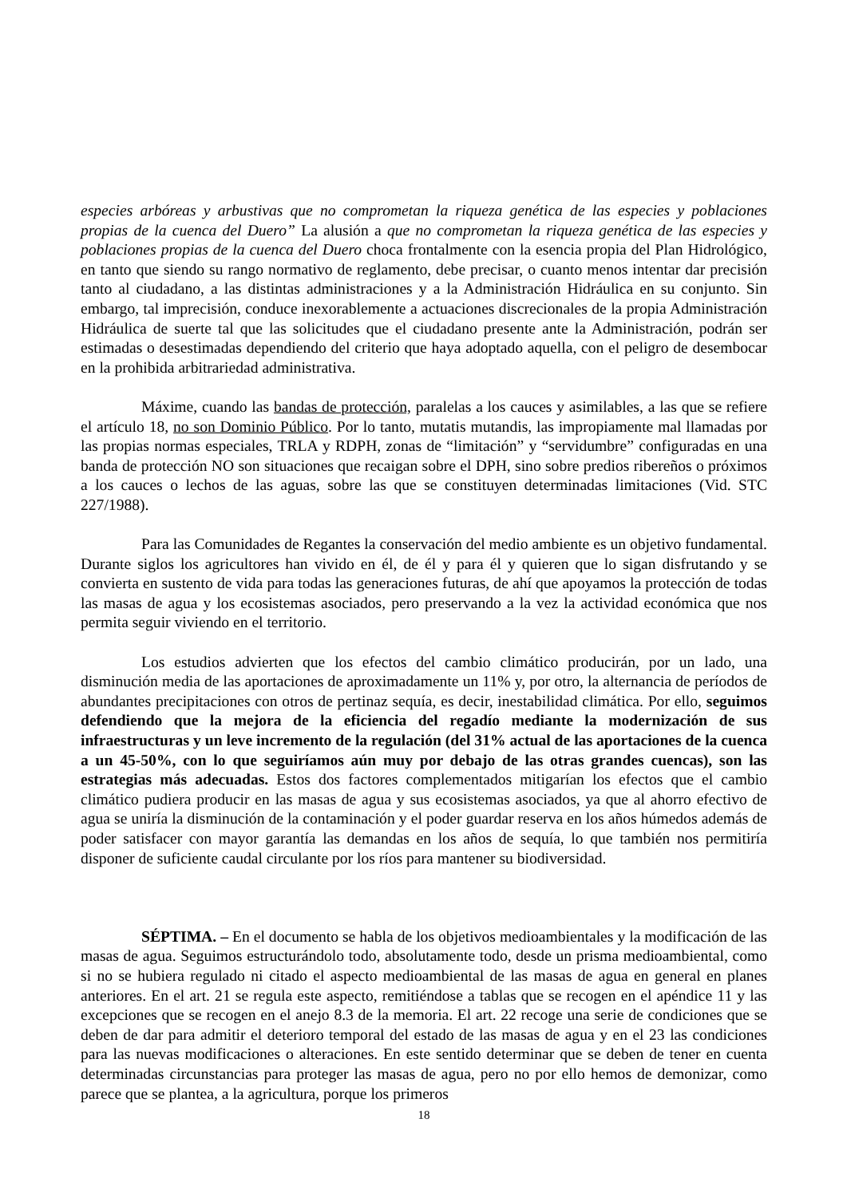especies arbóreas y arbustivas que no comprometan la riqueza genética de las especies y poblaciones propias de la cuenca del Duero” La alusión a que no comprometan la riqueza genética de las especies y poblaciones propias de la cuenca del Duero choca frontalmente con la esencia propia del Plan Hidrológico, en tanto que siendo su rango normativo de reglamento, debe precisar, o cuanto menos intentar dar precisión tanto al ciudadano, a las distintas administraciones y a la Administración Hidráulica en su conjunto. Sin embargo, tal imprecisión, conduce inexorablemente a actuaciones discrecionales de la propia Administración Hidráulica de suerte tal que las solicitudes que el ciudadano presente ante la Administración, podrán ser estimadas o desestimadas dependiendo del criterio que haya adoptado aquella, con el peligro de desembocar en la prohibida arbitrariedad administrativa.
Máxime, cuando las bandas de protección, paralelas a los cauces y asimilables, a las que se refiere el artículo 18, no son Dominio Público. Por lo tanto, mutatis mutandis, las impropiamente mal llamadas por las propias normas especiales, TRLA y RDPH, zonas de “limitación” y “servidumbre” configuradas en una banda de protección NO son situaciones que recaigan sobre el DPH, sino sobre predios ribereños o próximos a los cauces o lechos de las aguas, sobre las que se constituyen determinadas limitaciones (Vid. STC 227/1988).
Para las Comunidades de Regantes la conservación del medio ambiente es un objetivo fundamental. Durante siglos los agricultores han vivido en él, de él y para él y quieren que lo sigan disfrutando y se convierta en sustento de vida para todas las generaciones futuras, de ahí que apoyamos la protección de todas las masas de agua y los ecosistemas asociados, pero preservando a la vez la actividad económica que nos permita seguir viviendo en el territorio.
Los estudios advierten que los efectos del cambio climático producirán, por un lado, una disminución media de las aportaciones de aproximadamente un 11% y, por otro, la alternancia de períodos de abundantes precipitaciones con otros de pertinaz sequía, es decir, inestabilidad climática. Por ello, seguimos defendiendo que la mejora de la eficiencia del regadío mediante la modernización de sus infraestructuras y un leve incremento de la regulación (del 31% actual de las aportaciones de la cuenca a un 45-50%, con lo que seguiríamos aún muy por debajo de las otras grandes cuencas), son las estrategias más adecuadas. Estos dos factores complementados mitigarían los efectos que el cambio climático pudiera producir en las masas de agua y sus ecosistemas asociados, ya que al ahorro efectivo de agua se uniría la disminución de la contaminación y el poder guardar reserva en los años húmedos además de poder satisfacer con mayor garantía las demandas en los años de sequía, lo que también nos permitiría disponer de suficiente caudal circulante por los ríos para mantener su biodiversidad.
SÉPTIMA. – En el documento se habla de los objetivos medioambientales y la modificación de las masas de agua. Seguimos estructurándolo todo, absolutamente todo, desde un prisma medioambiental, como si no se hubiera regulado ni citado el aspecto medioambiental de las masas de agua en general en planes anteriores. En el art. 21 se regula este aspecto, remitiéndose a tablas que se recogen en el apéndice 11 y las excepciones que se recogen en el anejo 8.3 de la memoria. El art. 22 recoge una serie de condiciones que se deben de dar para admitir el deterioro temporal del estado de las masas de agua y en el 23 las condiciones para las nuevas modificaciones o alteraciones. En este sentido determinar que se deben de tener en cuenta determinadas circunstancias para proteger las masas de agua, pero no por ello hemos de demonizar, como parece que se plantea, a la agricultura, porque los primeros
18